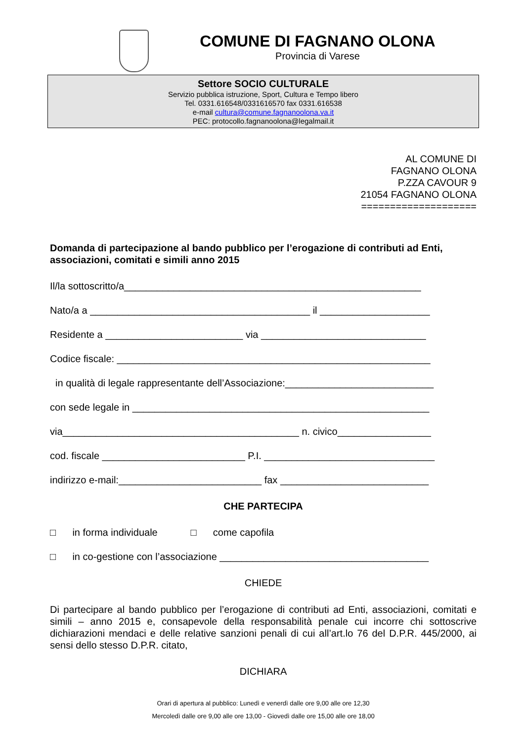COMUNE DI FAGNANO OLONA
Provincia di Varese
Settore SOCIO CULTURALE
Servizio pubblica istruzione, Sport, Cultura e Tempo libero
Tel. 0331.616548/0331616570 fax 0331.616538
e-mail cultura@comune.fagnanoolona.va.it
PEC: protocollo.fagnanoolona@legalmail.it
AL COMUNE DI
FAGNANO OLONA
P.ZZA CAVOUR 9
21054 FAGNANO OLONA
====================
Domanda di partecipazione al bando pubblico per l’erogazione di contributi ad Enti, associazioni, comitati e simili anno 2015
Il/la sottoscritto/a______________________________________________________
Nato/a a ________________________________________ il ____________________
Residente a _________________________ via ______________________________
Codice fiscale: _________________________________________________________
in qualità di legale rappresentante dell’Associazione:___________________________
con sede legale in ______________________________________________________
via___________________________________________ n. civico_________________
cod. fiscale __________________________ P.I. _______________________________
indirizzo e-mail:__________________________ fax ___________________________
CHE PARTECIPA
□ in forma individuale □ come capofila
□ in co-gestione con l’associazione ______________________________________
CHIEDE
Di partecipare al bando pubblico per l’erogazione di contributi ad Enti, associazioni, comitati e simili – anno 2015 e, consapevole della responsabilità penale cui incorre chi sottoscrive dichiarazioni mendaci e delle relative sanzioni penali di cui all’art.lo 76 del D.P.R. 445/2000, ai sensi dello stesso D.P.R. citato,
DICHIARA
Orari di apertura al pubblico: Lunedì e venerdì dalle ore 9,00 alle ore 12,30
Mercoledì dalle ore 9,00 alle ore 13,00 - Giovedì dalle ore 15,00 alle ore 18,00